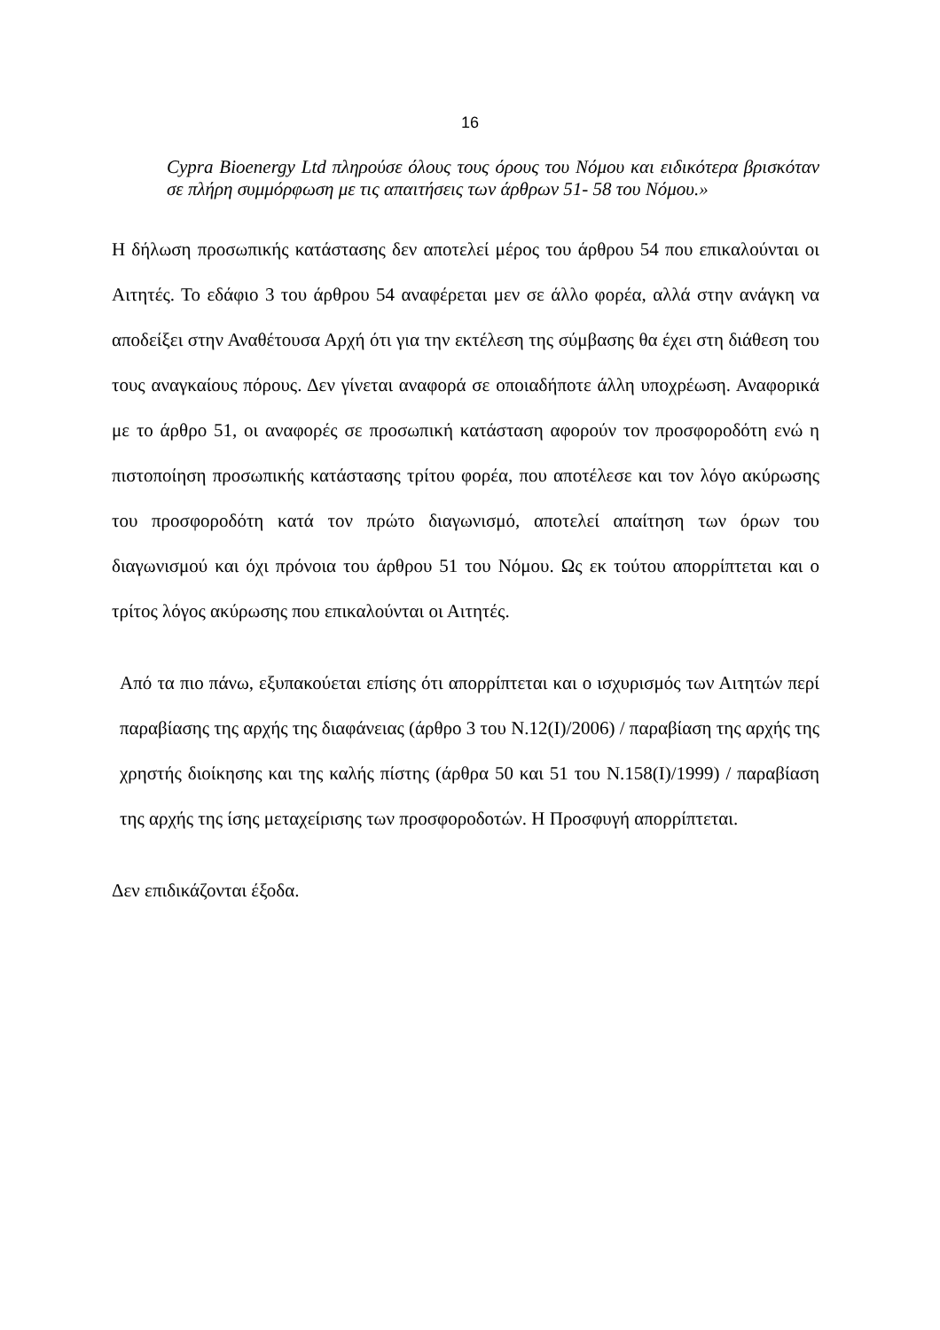16
Cypra Bioenergy Ltd πληρούσε όλους τους όρους του Νόμου και ειδικότερα βρισκόταν σε πλήρη συμμόρφωση με τις απαιτήσεις των άρθρων 51- 58 του Νόμου.»
Η δήλωση προσωπικής κατάστασης δεν αποτελεί μέρος του άρθρου 54 που επικαλούνται οι Αιτητές. Το εδάφιο 3 του άρθρου 54 αναφέρεται μεν σε άλλο φορέα, αλλά στην ανάγκη να αποδείξει στην Αναθέτουσα Αρχή ότι για την εκτέλεση της σύμβασης θα έχει στη διάθεση του τους αναγκαίους πόρους. Δεν γίνεται αναφορά σε οποιαδήποτε άλλη υποχρέωση. Αναφορικά με το άρθρο 51, οι αναφορές σε προσωπική κατάσταση αφορούν τον προσφοροδότη ενώ η πιστοποίηση προσωπικής κατάστασης τρίτου φορέα, που αποτέλεσε και τον λόγο ακύρωσης του προσφοροδότη κατά τον πρώτο διαγωνισμό, αποτελεί απαίτηση των όρων του διαγωνισμού και όχι πρόνοια του άρθρου 51 του Νόμου. Ως εκ τούτου απορρίπτεται και ο τρίτος λόγος ακύρωσης που επικαλούνται οι Αιτητές.
Από τα πιο πάνω, εξυπακούεται επίσης ότι απορρίπτεται και ο ισχυρισμός των Αιτητών περί παραβίασης της αρχής της διαφάνειας (άρθρο 3 του Ν.12(Ι)/2006) / παραβίαση της αρχής της χρηστής διοίκησης και της καλής πίστης (άρθρα 50 και 51 του Ν.158(Ι)/1999) / παραβίαση της αρχής της ίσης μεταχείρισης των προσφοροδοτών. Η Προσφυγή απορρίπτεται.
Δεν επιδικάζονται έξοδα.